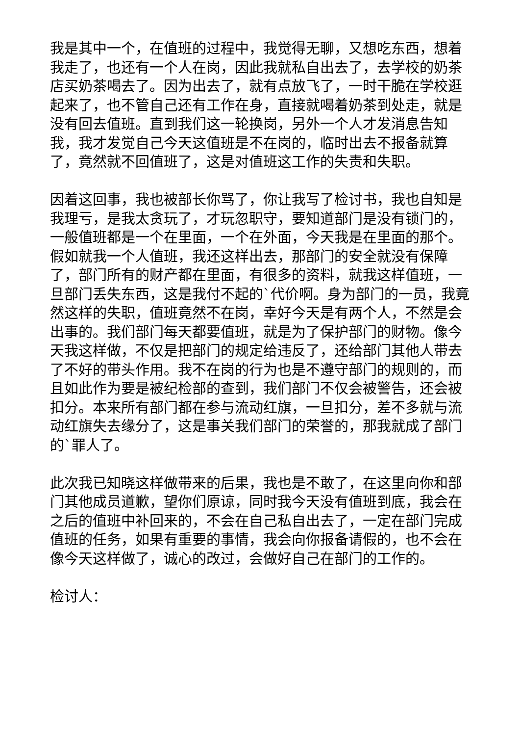我是其中一个，在值班的过程中，我觉得无聊，又想吃东西，想着我走了，也还有一个人在岗，因此我就私自出去了，去学校的奶茶店买奶茶喝去了。因为出去了，就有点放飞了，一时干脆在学校逛起来了，也不管自己还有工作在身，直接就喝着奶茶到处走，就是没有回去值班。直到我们这一轮换岗，另外一个人才发消息告知我，我才发觉自己今天这值班是不在岗的，临时出去不报备就算了，竟然就不回值班了，这是对值班这工作的失责和失职。
因着这回事，我也被部长你骂了，你让我写了检讨书，我也自知是我理亏，是我太贪玩了，才玩忽职守，要知道部门是没有锁门的，一般值班都是一个在里面，一个在外面，今天我是在里面的那个。假如就我一个人值班，我还这样出去，那部门的安全就没有保障了，部门所有的财产都在里面，有很多的资料，就我这样值班，一旦部门丢失东西，这是我付不起的`代价啊。身为部门的一员，我竟然这样的失职，值班竟然不在岗，幸好今天是有两个人，不然是会出事的。我们部门每天都要值班，就是为了保护部门的财物。像今天我这样做，不仅是把部门的规定给违反了，还给部门其他人带去了不好的带头作用。我不在岗的行为也是不遵守部门的规则的，而且如此作为要是被纪检部的查到，我们部门不仅会被警告，还会被扣分。本来所有部门都在参与流动红旗，一旦扣分，差不多就与流动红旗失去缘分了，这是事关我们部门的荣誉的，那我就成了部门的`罪人了。
此次我已知晓这样做带来的后果，我也是不敢了，在这里向你和部门其他成员道歉，望你们原谅，同时我今天没有值班到底，我会在之后的值班中补回来的，不会在自己私自出去了，一定在部门完成值班的任务，如果有重要的事情，我会向你报备请假的，也不会在像今天这样做了，诚心的改过，会做好自己在部门的工作的。
检讨人：